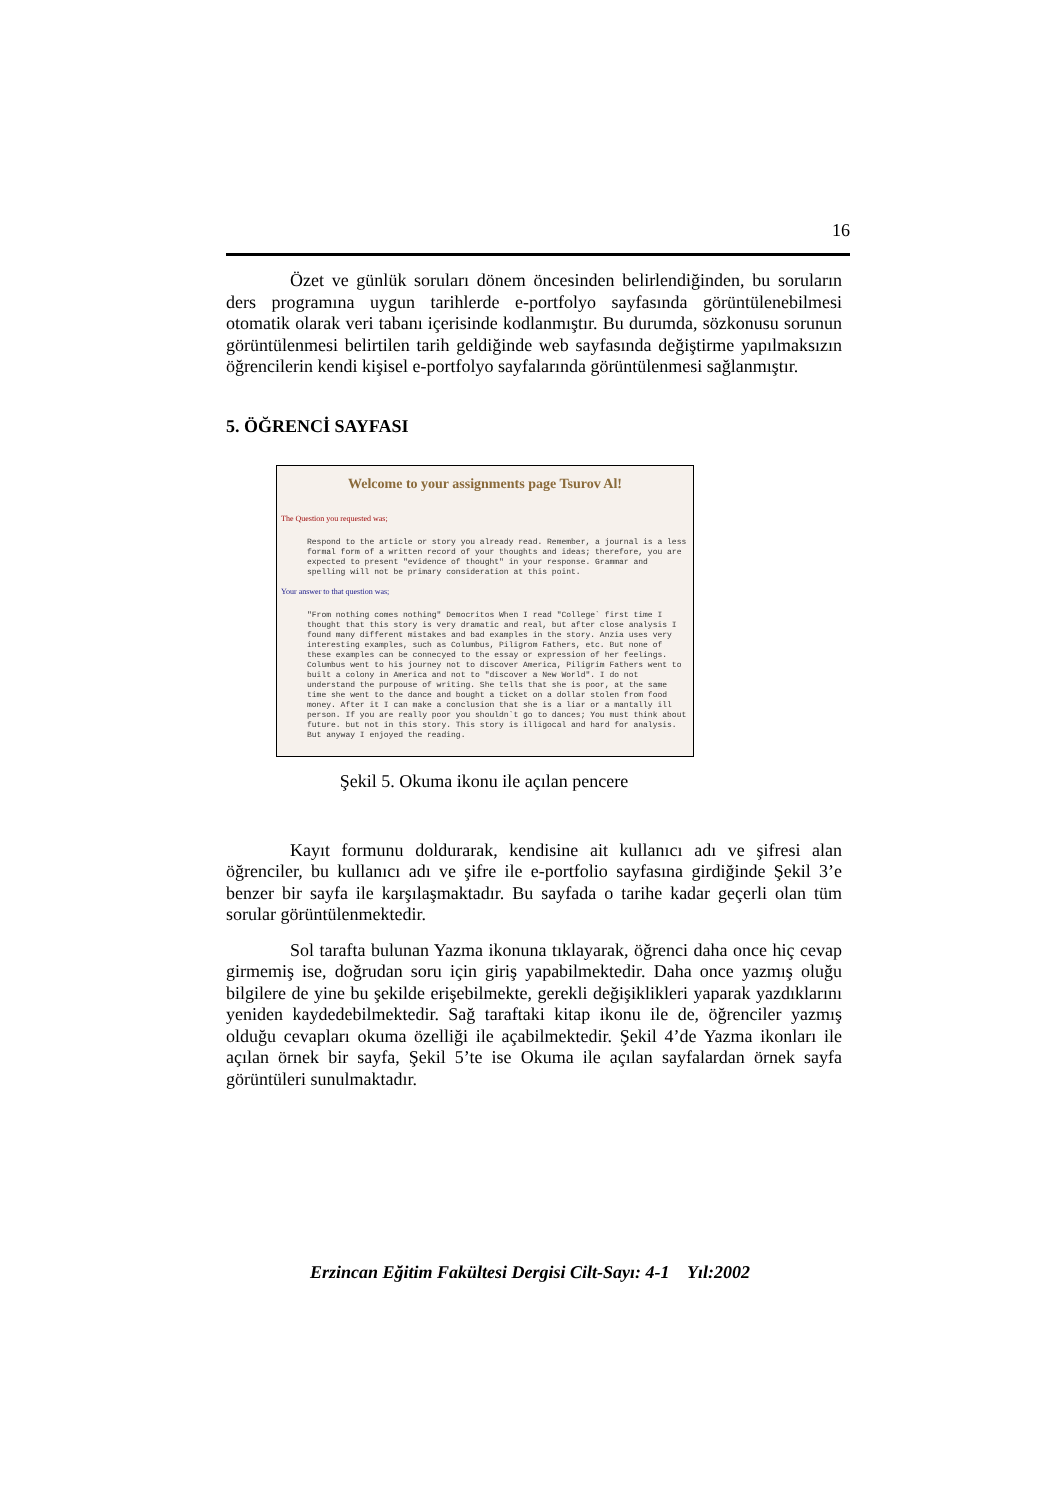16
Özet ve günlük soruları dönem öncesinden belirlendiğinden, bu soruların ders programına uygun tarihlerde e-portfolyo sayfasında görüntülenebilmesi otomatik olarak veri tabanı içerisinde kodlanmıştır. Bu durumda, sözkonusu sorunun görüntülenmesi belirtilen tarih geldiğinde web sayfasında değiştirme yapılmaksızın öğrencilerin kendi kişisel e-portfolyo sayfalarında görüntülenmesi sağlanmıştır.
5. ÖĞRENCİ SAYFASI
Welcome to your assignments page Tsurov Al!
The Question you requested was;
Respond to the article or story you already read. Remember, a journal is a less formal form of a written record of your thoughts and ideas; therefore, you are expected to present "evidence of thought" in your response. Grammar and spelling will not be primary consideration at this point.
Your answer to that question was;
"From nothing comes nothing" Democritos When I read "College` first time I thought that this story is very dramatic and real, but after close analysis I found many different mistakes and bad examples in the story. Anzia uses very interesting examples, such as Columbus, Piligrom Fathers, etc. But none of these examples can be connecyed to the essay or expression of her feelings. Columbus went to his journey not to discover America, Piligrim Fathers went to built a colony in America and not to "discover a New World". I do not understand the purpouse of writing. She tells that she is poor, at the same time she went to the dance and bought a ticket on a dollar stolen from food money. After it I can make a conclusion that she is a liar or a mantally ill person. If you are really poor you shouldn`t go to dances; You must think about future. but not in this story. This story is illigocal and hard for analysis. But anyway I enjoyed the reading.
Şekil 5. Okuma ikonu ile açılan pencere
Kayıt formunu doldurarak, kendisine ait kullanıcı adı ve şifresi alan öğrenciler, bu kullanıcı adı ve şifre ile e-portfolio sayfasına girdiğinde Şekil 3’e benzer bir sayfa ile karşılaşmaktadır. Bu sayfada o tarihe kadar geçerli olan tüm sorular görüntülenmektedir.
Sol tarafta bulunan Yazma ikonuna tıklayarak, öğrenci daha once hiç cevap girmemiş ise, doğrudan soru için giriş yapabilmektedir. Daha once yazmış oluğu bilgilere de yine bu şekilde erişebilmekte, gerekli değişiklikleri yaparak yazdıklarını yeniden kaydedebilmektedir. Sağ taraftaki kitap ikonu ile de, öğrenciler yazmış olduğu cevapları okuma özelliği ile açabilmektedir. Şekil 4’de Yazma ikonları ile açılan örnek bir sayfa, Şekil 5’te ise Okuma ile açılan sayfalardan örnek sayfa görüntüleri sunulmaktadır.
Erzincan Eğitim Fakültesi Dergisi Cilt-Sayı: 4-1 Yıl:2002